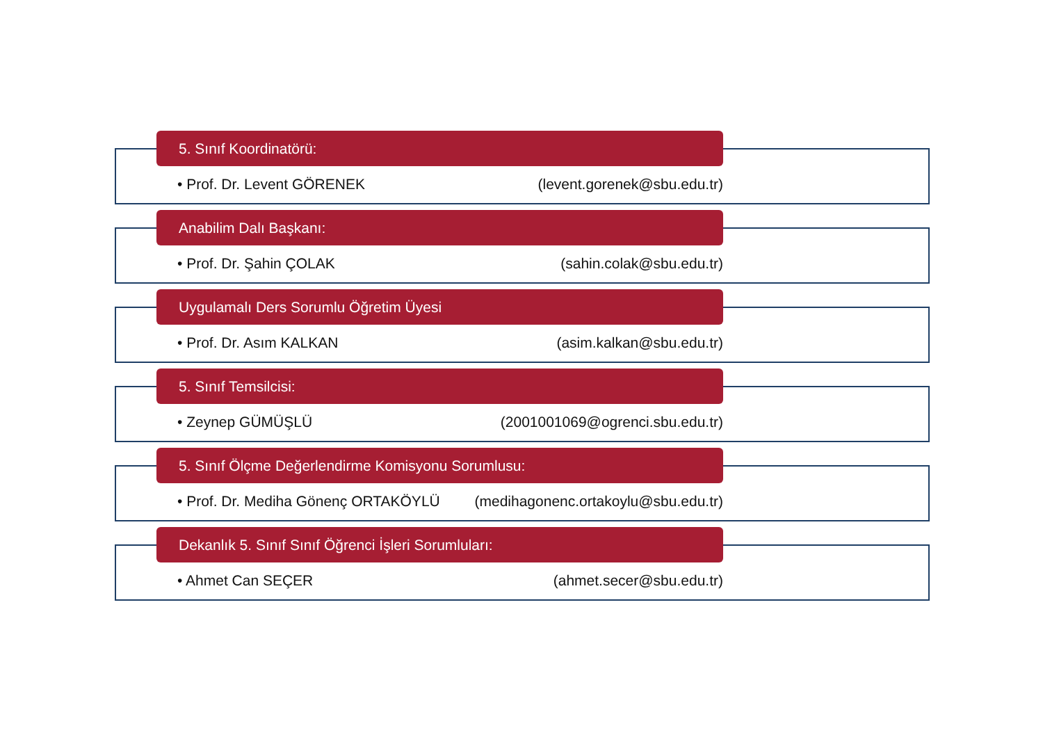5. Sınıf Koordinatörü:
• Prof. Dr. Levent GÖRENEK (levent.gorenek@sbu.edu.tr)
Anabilim Dalı Başkanı:
• Prof. Dr. Şahin ÇOLAK (sahin.colak@sbu.edu.tr)
Uygulamalı Ders Sorumlu Öğretim Üyesi
• Prof. Dr. Asım KALKAN (asim.kalkan@sbu.edu.tr)
5. Sınıf Temsilcisi:
• Zeynep GÜMÜŞLÜ (2001001069@ogrenci.sbu.edu.tr)
5. Sınıf Ölçme Değerlendirme Komisyonu Sorumlusu:
• Prof. Dr. Mediha Gönenç ORTAKÖYLÜ (medihagonenc.ortakoylu@sbu.edu.tr)
Dekanlık 5. Sınıf Sınıf Öğrenci İşleri Sorumluları:
• Ahmet Can SEÇER (ahmet.secer@sbu.edu.tr)